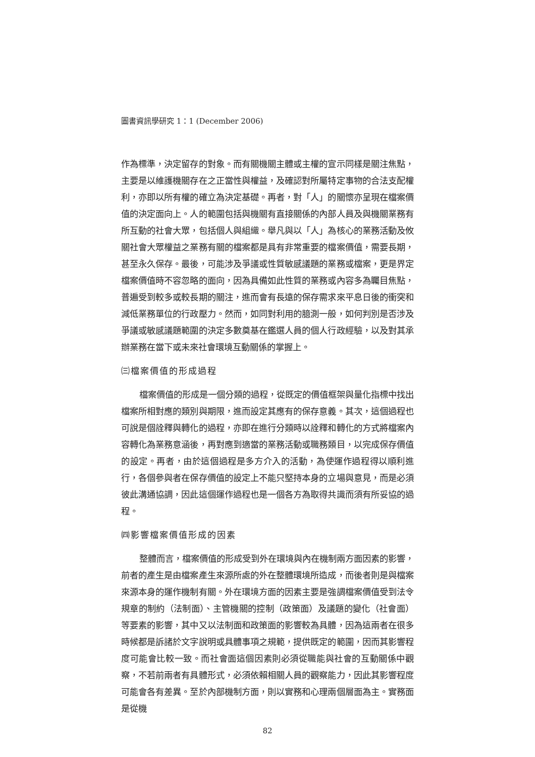圖書資訊學研究 1：1 (December 2006)
作為標準，決定留存的對象。而有關機關主體或主權的宣示同樣是關注焦點，主要是以維護機關存在之正當性與權益，及確認對所屬特定事物的合法支配權利，亦即以所有權的確立為決定基礎。再者，對「人」的關懷亦呈現在檔案價值的決定面向上。人的範圍包括與機關有直接關係的內部人員及與機關業務有所互動的社會大眾，包括個人與組織。舉凡與以「人」為核心的業務活動及攸關社會大眾權益之業務有關的檔案都是具有非常重要的檔案價值，需要長期，甚至永久保存。最後，可能涉及爭議或性質敏感議題的業務或檔案，更是界定檔案價值時不容忽略的面向，因為具備如此性質的業務或內容多為矚目焦點，普遍受到較多或較長期的關注，進而會有長遠的保存需求來平息日後的衝突和減低業務單位的行政壓力。然而，如同對利用的臆測一般，如何判別是否涉及爭議或敏感議題範圍的決定多數奠基在鑑選人員的個人行政經驗，以及對其承辦業務在當下或未來社會環境互動關係的掌握上。
㈢檔案價值的形成過程
檔案價值的形成是一個分類的過程，從既定的價值框架與量化指標中找出檔案所相對應的類別與期限，進而設定其應有的保存意義。其次，這個過程也可說是個詮釋與轉化的過程，亦即在進行分類時以詮釋和轉化的方式將檔案內容轉化為業務意涵後，再對應到適當的業務活動或職務類目，以完成保存價值的設定。再者，由於這個過程是多方介入的活動，為使運作過程得以順利進行，各個參與者在保存價值的設定上不能只堅持本身的立場與意見，而是必須彼此溝通協調，因此這個運作過程也是一個各方為取得共識而須有所妥協的過程。
㈣影響檔案價值形成的因素
整體而言，檔案價值的形成受到外在環境與內在機制兩方面因素的影響，前者的產生是由檔案產生來源所處的外在整體環境所造成，而後者則是與檔案來源本身的運作機制有關。外在環境方面的因素主要是強調檔案價值受到法令規章的制約（法制面）、主管機關的控制（政策面）及議題的變化（社會面）等要素的影響，其中又以法制面和政策面的影響較為具體，因為這兩者在很多時候都是訴諸於文字說明或具體事項之規範，提供既定的範圍，因而其影響程度可能會比較一致。而社會面這個因素則必須從職能與社會的互動關係中觀察，不若前兩者有具體形式，必須依賴相關人員的觀察能力，因此其影響程度可能會各有差異。至於內部機制方面，則以實務和心理兩個層面為主。實務面是從機
82